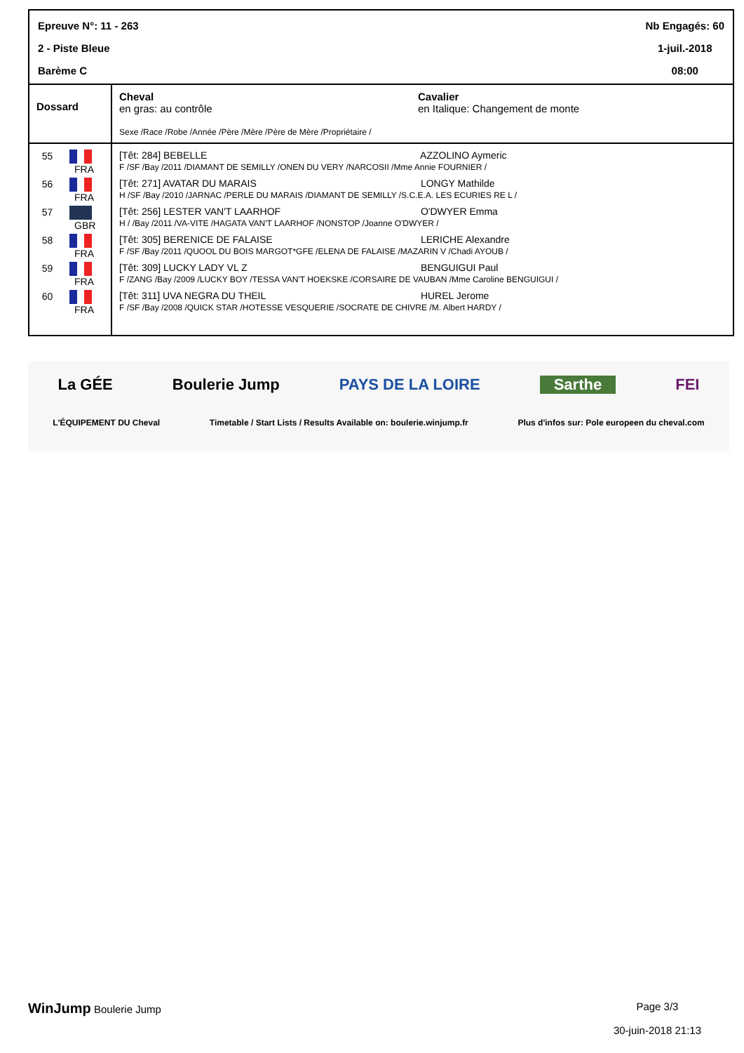Epreuve N°: 11 - 263
2 - Piste Bleue
Barème C
Nb Engagés: 60
1-juil.-2018
08:00
| Dossard | Cheval en gras: au contrôle Cavalier en Italique: Changement de monte Sexe /Race /Robe /Année /Père /Mère /Père de Mère /Propriétaire / |
| --- | --- |
| 55 FRA | [Têt: 284] BEBELLE AZZOLINO Aymeric F /SF /Bay /2011 /DIAMANT DE SEMILLY /ONEN DU VERY /NARCOSII /Mme Annie FOURNIER / |
| 56 FRA | [Têt: 271] AVATAR DU MARAIS LONGY Mathilde H /SF /Bay /2010 /JARNAC /PERLE DU MARAIS /DIAMANT DE SEMILLY /S.C.E.A. LES ECURIES RE L / |
| 57 GBR | [Têt: 256] LESTER VAN'T LAARHOF O'DWYER Emma H / /Bay /2011 /VA-VITE /HAGATA VAN'T LAARHOF /NONSTOP /Joanne O'DWYER / |
| 58 FRA | [Têt: 305] BERENICE DE FALAISE LERICHE Alexandre F /SF /Bay /2011 /QUOOL DU BOIS MARGOT*GFE /ELENA DE FALAISE /MAZARIN V /Chadi AYOUB / |
| 59 FRA | [Têt: 309] LUCKY LADY VL Z BENGUIGUI Paul F /ZANG /Bay /2009 /LUCKY BOY /TESSA VAN'T HOEKSKE /CORSAIRE DE VAUBAN /Mme Caroline BENGUIGUI / |
| 60 FRA | [Têt: 311] UVA NEGRA DU THEIL HUREL Jerome F /SF /Bay /2008 /QUICK STAR /HOTESSE VESQUERIE /SOCRATE DE CHIVRE /M. Albert HARDY / |
La GÉE Boulerie Jump PAYS DE LA LOIRE Sarthe FEI
L'ÉQUIPEMENT DU Cheval Timetable / Start Lists / Results Available on: boulerie.winjump.fr Plus d'infos sur: Pole europeen du cheval.com
WinJump Boulerie Jump Page 3/3
30-juin-2018 21:13